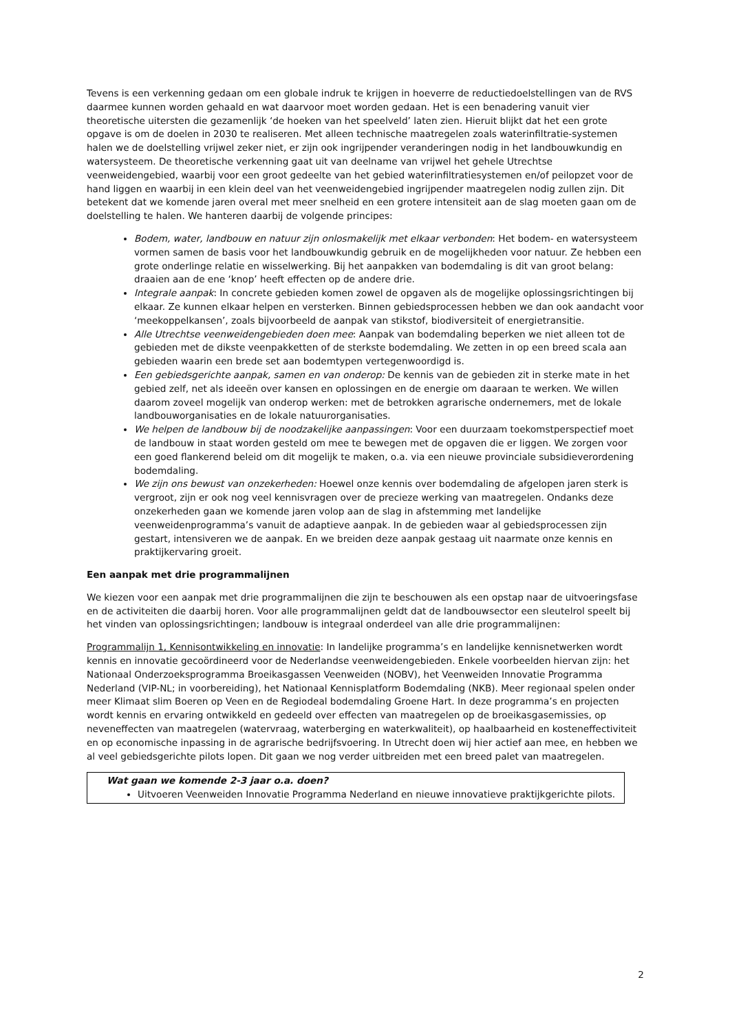Tevens is een verkenning gedaan om een globale indruk te krijgen in hoeverre de reductiedoelstellingen van de RVS daarmee kunnen worden gehaald en wat daarvoor moet worden gedaan. Het is een benadering vanuit vier theoretische uitersten die gezamenlijk ‘de hoeken van het speelveld’ laten zien. Hieruit blijkt dat het een grote opgave is om de doelen in 2030 te realiseren. Met alleen technische maatregelen zoals waterinfiltratie-systemen halen we de doelstelling vrijwel zeker niet, er zijn ook ingrijpender veranderingen nodig in het landbouwkundig en watersysteem. De theoretische verkenning gaat uit van deelname van vrijwel het gehele Utrechtse veenweidengebied, waarbij voor een groot gedeelte van het gebied waterinfiltratiesystemen en/of peilopzet voor de hand liggen en waarbij in een klein deel van het veenweidengebied ingrijpender maatregelen nodig zullen zijn. Dit betekent dat we komende jaren overal met meer snelheid en een grotere intensiteit aan de slag moeten gaan om de doelstelling te halen. We hanteren daarbij de volgende principes:
Bodem, water, landbouw en natuur zijn onlosmakelijk met elkaar verbonden: Het bodem- en watersysteem vormen samen de basis voor het landbouwkundig gebruik en de mogelijkheden voor natuur. Ze hebben een grote onderlinge relatie en wisselwerking. Bij het aanpakken van bodemdaling is dit van groot belang: draaien aan de ene ‘knop’ heeft effecten op de andere drie.
Integrale aanpak: In concrete gebieden komen zowel de opgaven als de mogelijke oplossingsrichtingen bij elkaar. Ze kunnen elkaar helpen en versterken. Binnen gebiedsprocessen hebben we dan ook aandacht voor ‘meekoppelkansen’, zoals bijvoorbeeld de aanpak van stikstof, biodiversiteit of energietransitie.
Alle Utrechtse veenweidengebieden doen mee: Aanpak van bodemdaling beperken we niet alleen tot de gebieden met de dikste veenpakketten of de sterkste bodemdaling. We zetten in op een breed scala aan gebieden waarin een brede set aan bodemtypen vertegenwoordigd is.
Een gebiedsgerichte aanpak, samen en van onderop: De kennis van de gebieden zit in sterke mate in het gebied zelf, net als ideeën over kansen en oplossingen en de energie om daaraan te werken. We willen daarom zoveel mogelijk van onderop werken: met de betrokken agrarische ondernemers, met de lokale landbouworganisaties en de lokale natuurorganisaties.
We helpen de landbouw bij de noodzakelijke aanpassingen: Voor een duurzaam toekomstperspectief moet de landbouw in staat worden gesteld om mee te bewegen met de opgaven die er liggen. We zorgen voor een goed flankerend beleid om dit mogelijk te maken, o.a. via een nieuwe provinciale subsidieverordening bodemdaling.
We zijn ons bewust van onzekerheden: Hoewel onze kennis over bodemdaling de afgelopen jaren sterk is vergroot, zijn er ook nog veel kennisvragen over de precieze werking van maatregelen. Ondanks deze onzekerheden gaan we komende jaren volop aan de slag in afstemming met landelijke veenweidenprogramma’s vanuit de adaptieve aanpak. In de gebieden waar al gebiedsprocessen zijn gestart, intensiveren we de aanpak. En we breiden deze aanpak gestaag uit naarmate onze kennis en praktijkervaring groeit.
Een aanpak met drie programmalijnen
We kiezen voor een aanpak met drie programmalijnen die zijn te beschouwen als een opstap naar de uitvoeringsfase en de activiteiten die daarbij horen. Voor alle programmalijnen geldt dat de landbouwsector een sleutelrol speelt bij het vinden van oplossingsrichtingen; landbouw is integraal onderdeel van alle drie programmalijnen:
Programmalijn 1, Kennisontwikkeling en innovatie: In landelijke programma’s en landelijke kennisnetwerken wordt kennis en innovatie gecoördineerd voor de Nederlandse veenweidengebieden. Enkele voorbeelden hiervan zijn: het Nationaal Onderzoeksprogramma Broeikasgassen Veenweiden (NOBV), het Veenweiden Innovatie Programma Nederland (VIP-NL; in voorbereiding), het Nationaal Kennisplatform Bodemdaling (NKB). Meer regionaal spelen onder meer Klimaat slim Boeren op Veen en de Regiodeal bodemdaling Groene Hart. In deze programma’s en projecten wordt kennis en ervaring ontwikkeld en gedeeld over effecten van maatregelen op de broeikasgasemissies, op neveneffecten van maatregelen (watervraag, waterberging en waterkwaliteit), op haalbaarheid en kosteneffectiviteit en op economische inpassing in de agrarische bedrijfsvoering. In Utrecht doen wij hier actief aan mee, en hebben we al veel gebiedsgerichte pilots lopen. Dit gaan we nog verder uitbreiden met een breed palet van maatregelen.
Wat gaan we komende 2-3 jaar o.a. doen?
Uitvoeren Veenweiden Innovatie Programma Nederland en nieuwe innovatieve praktijkgerichte pilots.
2